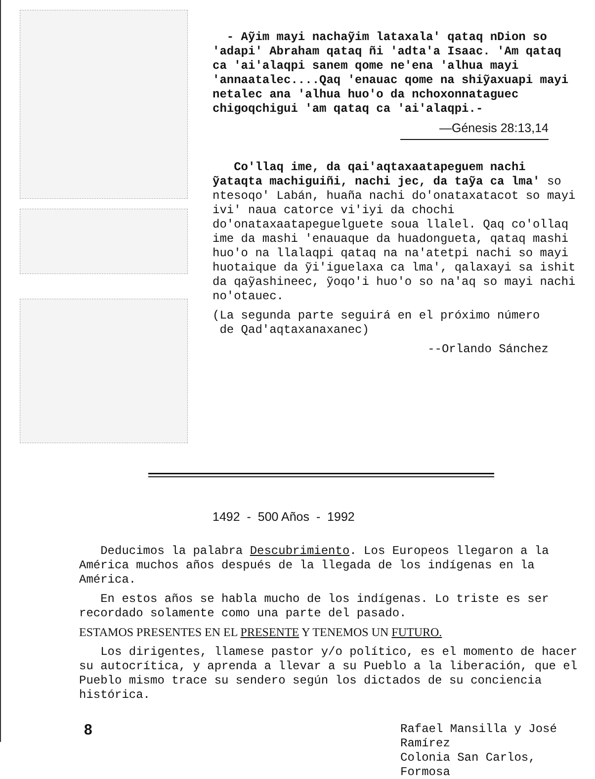- Aỹim mayi nachaỹim lataxala' qataq nDion so 'adapi' Abraham qataq ñi 'adta'a Isaac. 'Am qataq ca 'ai'alaqpi sanem qome ne'ena 'alhua mayi 'annaatalec....Qaq 'enauac qome na shiỹaxuapi mayi netalec ana 'alhua huo'o da nchoxonnataguec chigoqchigui 'am qataq ca 'ai'alaqpi.-
—Génesis 28:13,14
Co'llaq ime, da qai'aqtaxaatapeguem nachi ỹataqta machiguiñi, nachi jec, da taỹa ca lma' so ntesoqo' Labán, huaña nachi do'onataxatacot so mayi ivi' naua catorce vi'iyi da chochi do'onataxaatapeguelguete soua llalel. Qaq co'ollaq ime da mashi 'enauaque da huadongueta, qataq mashi huo'o na llalaqpi qataq na na'atetpi nachi so mayi huotaique da ỹi'iguelaxa ca lma', qalaxayi sa ishit da qaỹashineec, ỹoqo'i huo'o so na'aq so mayi nachi no'otauec.
(La segunda parte seguirá en el próximo número
de Qad'aqtaxanaxanec)
--Orlando Sánchez
1492 - 500 Años - 1992
Deducimos la palabra Descubrimiento. Los Europeos llegaron a la América muchos años después de la llegada de los indígenas en la América.
En estos años se habla mucho de los indígenas. Lo triste es ser recordado solamente como una parte del pasado.
ESTAMOS PRESENTES EN EL PRESENTE Y TENEMOS UN FUTURO.
Los dirigentes, llamese pastor y/o político, es el momento de hacer su autocrítica, y aprenda a llevar a su Pueblo a la liberación, que el Pueblo mismo trace su sendero según los dictados de su conciencia histórica.
Rafael Mansilla y José Ramírez
Colonia San Carlos, Formosa
8